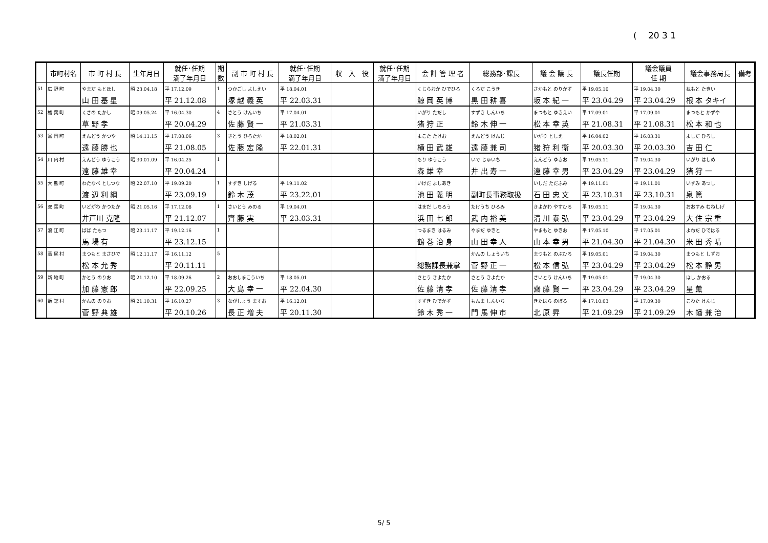(　 20 3 1
| | 市町村名 | 市 町 村 長 | 生年月日 | 就任･任期 満了年月日 | 期 数 | 副 市 町 村 長 | 就任･任期 満了年月日 | 収 入 役 | 就任･任期 満了年月日 | 会 計 管 理 者 | 総務部･課長 | 議 会 議 長 | 議長任期 | 議会議員 任 期 | 議会事務局長 | 備考 |
| --- | --- | --- | --- | --- | --- | --- | --- | --- | --- | --- | --- | --- | --- | --- | --- | --- |
| 51 | 広 野 町 | やまだ もとほし | 昭 23.04.18 | 平 17.12.09 | 1 | つかごし よしえい | 平 18.04.01 | | | くじらおか ひでひろ | くろだ こうき | さかもと のりかず | 平 19.05.10 | 平 19.04.30 | ねもと たきい | |
| | | 山 田 基 星 | | 平 21.12.08 | | 塚 越 義 英 | 平 22.03.31 | | | 鯨 岡 英 博 | 黒 田 耕 喜 | 坂 本 紀 一 | 平 23.04.29 | 平 23.04.29 | 根 本 タキイ | |
| 52 | 楢 葉 町 | くさの たかし | 昭 09.05.24 | 平 16.04.30 | 4 | さとう けんいち | 平 17.04.01 | | | いがり ただし | すずき しんいち | まつもと ゆきえい | 平 17.09.01 | 平 17.09.01 | まつもと かずや | |
| | | 草 野 孝 | | 平 20.04.29 | | 佐 藤 賢 一 | 平 21.03.31 | | | 猪 狩 正 | 鈴 木 伸 一 | 松 本 幸 英 | 平 21.08.31 | 平 21.08.31 | 松 本 和 也 | |
| 53 | 富 岡 町 | えんどう かつや | 昭 14.11.15 | 平 17.08.06 | 3 | さとう ひろたか | 平 18.02.01 | | | よこた たけお | えんどう けんじ | いがり としえ | 平 16.04.02 | 平 16.03.31 | よしだ ひろし | |
| | | 遠 藤 勝 也 | | 平 21.08.05 | | 佐 藤 宏 隆 | 平 22.01.31 | | | 横 田 武 雄 | 遠 藤 兼 司 | 猪 狩 利 衛 | 平 20.03.30 | 平 20.03.30 | 吉 田 仁 | |
| 54 | 川 内 村 | えんどう ゆうこう | 昭 30.01.09 | 平 16.04.25 | 1 | | | | | もり ゆうこう | いで じゅいち | えんどう ゆきお | 平 19.05.11 | 平 19.04.30 | いがり はしめ | |
| | | 遠 藤 雄 幸 | | 平 20.04.24 | | | | | | 森 雄 幸 | 井 出 寿 一 | 遠 藤 幸 男 | 平 23.04.29 | 平 23.04.29 | 猪 狩 一 | |
| 55 | 大 熊 町 | わたなべ としつな | 昭 22.07.10 | 平 19.09.20 | 1 | すずき しげる | 平 19.11.02 | | | いけだ よしあき | | いしだ ただふみ | 平 19.11.01 | 平 19.11.01 | いずみ あつし | |
| | | 渡 辺 利 綱 | | 平 23.09.19 | | 鈴 木 茂 | 平 23.22.01 | | | 池 田 義 明 | 副町長事務取扱 | 石 田 忠 文 | 平 23.10.31 | 平 23.10.31 | 泉 篤 | |
| 56 | 双 葉 町 | いどがわ かつたか | 昭 21.05.16 | 平 17.12.08 | 1 | さいとう みのる | 平 19.04.01 | | | はまだ しちろう | たけうち ひろみ | きよかわ やすひろ | 平 19.05.11 | 平 19.04.30 | おおすみ むねしげ | |
| | | 井戸川 克隆 | | 平 21.12.07 | | 齊 藤 実 | 平 23.03.31 | | | 浜 田 七 郎 | 武 内 裕 美 | 清 川 泰 弘 | 平 23.04.29 | 平 23.04.29 | 大 住 宗 重 | |
| 57 | 浪 江 町 | ばば たもつ | 昭 23.11.17 | 平 19.12.16 | 1 | | | | | つるまき はるみ | やまだ ゆきと | やまもと ゆきお | 平 17.05.10 | 平 17.05.01 | よねだ ひではる | |
| | | 馬 場 有 | | 平 23.12.15 | | | | | | 鶴 巻 治 身 | 山 田 幸 人 | 山 本 幸 男 | 平 21.04.30 | 平 21.04.30 | 米 田 秀 晴 | |
| 58 | 葛 尾 村 | まつもと まさひで | 昭 12.11.17 | 平 16.11.12 | 5 | | | | | | かんの しょういち | まつもと のぶひろ | 平 19.05.01 | 平 19.04.30 | まつもと しずお | |
| | | 松 本 允 秀 | | 平 20.11.11 | | | | | | 総務課長兼掌 | 菅 野 正 一 | 松 本 信 弘 | 平 23.04.29 | 平 23.04.29 | 松 本 静 男 | |
| 59 | 新 地 町 | かとう のりお | 昭 21.12.10 | 平 18.09.26 | 2 | おおしまこういち | 平 18.05.01 | | | さとう きよたか | さとう きよたか | さいとう けんいち | 平 19.05.01 | 平 19.04.30 | ほし かおる | |
| | | 加 藤 憲 郎 | | 平 22.09.25 | | 大 島 幸 一 | 平 22.04.30 | | | 佐 藤 清 孝 | 佐 藤 清 孝 | 齋 藤 賢 一 | 平 23.04.29 | 平 23.04.29 | 星 薫 | |
| 60 | 飯 舘 村 | かんの のりお | 昭 21.10.31 | 平 16.10.27 | 3 | ながしょう ますお | 平 16.12.01 | | | すずき ひでかず | もんま しんいち | きたはら のぼる | 平 17.10.03 | 平 17.09.30 | こわた けんじ | |
| | | 菅 野 典 雄 | | 平 20.10.26 | | 長 正 増 夫 | 平 20.11.30 | | | 鈴 木 秀 一 | 門 馬 伸 市 | 北 原 昇 | 平 21.09.29 | 平 21.09.29 | 木 幡 兼 治 | |
5/ 5